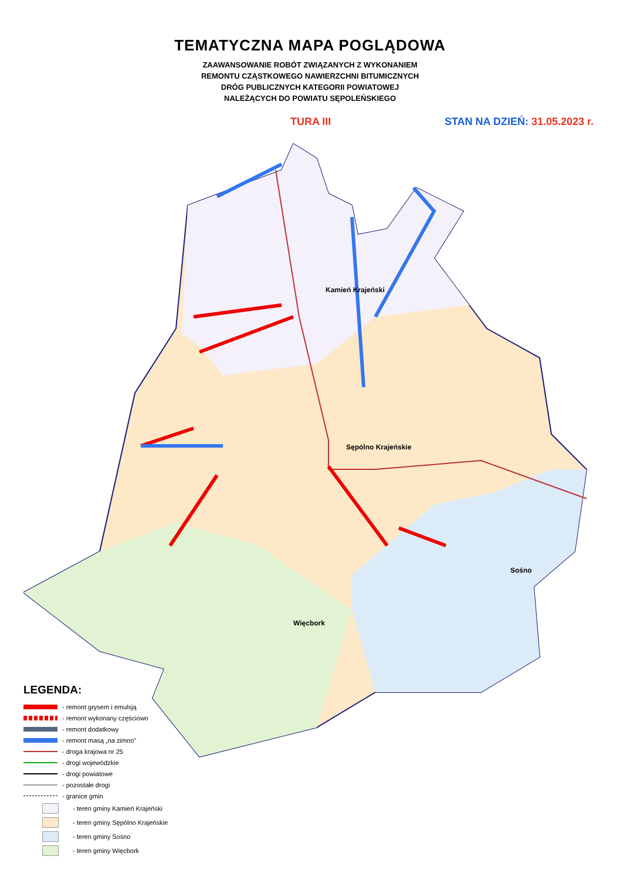TEMATYCZNA MAPA POGLĄDOWA
ZAAWANSOWANIE ROBÓT ZWIĄZANYCH Z WYKONANIEM
REMONTU CZĄSTKOWEGO NAWIERZCHNI BITUMICZNYCH
DRÓG PUBLICZNYCH KATEGORII POWIATOWEJ
NALEŻĄCYCH DO POWIATU SĘPOLEŃSKIEGO
TURA III STAN NA DZIEŃ: 31.05.2023 r.
Kamień Krajeński
Sępólno Krajeńskie
Sośno
Więcbork
LEGENDA:
- remont grysem i emulsją
- remont wykonany częściowo
- remont dodatkowy
- remont masą „na zimno”
- droga krajowa nr 25
- drogi wojewódzkie
- drogi powiatowe
- pozostałe drogi
- granice gmin
- teren gminy Kamień Krajeński
- teren gminy Sępólno Krajeńskie
- teren gminy Sośno
- teren gminy Więcbork